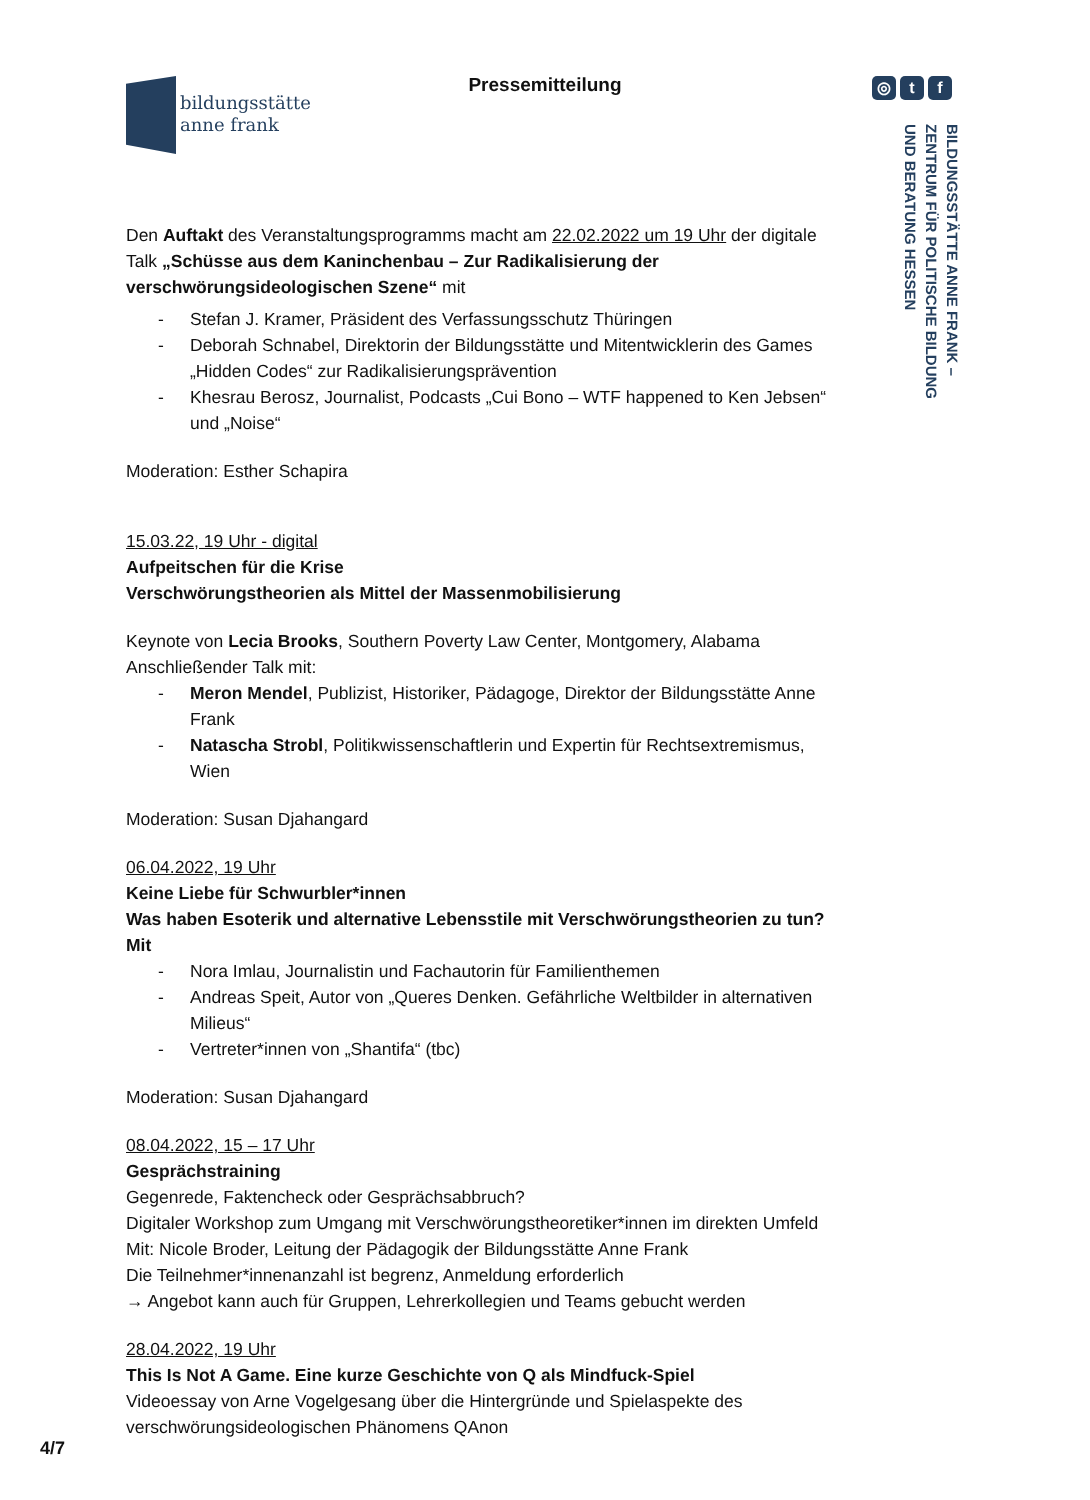bildungsstätte
anne frank
Pressemitteilung ◎ t f
BILDUNGSSTÄTTE ANNE FRANK –
ZENTRUM FÜR POLITISCHE BILDUNG
UND BERATUNG HESSEN
Den Auftakt des Veranstaltungsprogramms macht am 22.02.2022 um 19 Uhr der digitale Talk „Schüsse aus dem Kaninchenbau – Zur Radikalisierung der verschwörungsideologischen Szene“ mit
- Stefan J. Kramer, Präsident des Verfassungsschutz Thüringen
- Deborah Schnabel, Direktorin der Bildungsstätte und Mitentwicklerin des Games „Hidden Codes“ zur Radikalisierungsprävention
- Khesrau Berosz, Journalist, Podcasts „Cui Bono – WTF happened to Ken Jebsen“ und „Noise“
Moderation: Esther Schapira
15.03.22, 19 Uhr - digital
Aufpeitschen für die Krise
Verschwörungstheorien als Mittel der Massenmobilisierung
Keynote von Lecia Brooks, Southern Poverty Law Center, Montgomery, Alabama
Anschließender Talk mit:
- Meron Mendel, Publizist, Historiker, Pädagoge, Direktor der Bildungsstätte Anne Frank
- Natascha Strobl, Politikwissenschaftlerin und Expertin für Rechtsextremismus, Wien
Moderation: Susan Djahangard
06.04.2022, 19 Uhr
Keine Liebe für Schwurbler*innen
Was haben Esoterik und alternative Lebensstile mit Verschwörungstheorien zu tun?
Mit
- Nora Imlau, Journalistin und Fachautorin für Familienthemen
- Andreas Speit, Autor von „Queres Denken. Gefährliche Weltbilder in alternativen Milieus“
- Vertreter*innen von „Shantifa“ (tbc)
Moderation: Susan Djahangard
08.04.2022, 15 – 17 Uhr
Gesprächstraining
Gegenrede, Faktencheck oder Gesprächsabbruch?
Digitaler Workshop zum Umgang mit Verschwörungstheoretiker*innen im direkten Umfeld
Mit: Nicole Broder, Leitung der Pädagogik der Bildungsstätte Anne Frank
Die Teilnehmer*innenanzahl ist begrenz, Anmeldung erforderlich
→ Angebot kann auch für Gruppen, Lehrerkollegien und Teams gebucht werden
28.04.2022, 19 Uhr
This Is Not A Game. Eine kurze Geschichte von Q als Mindfuck-Spiel
Videoessay von Arne Vogelgesang über die Hintergründe und Spielaspekte des verschwörungsideologischen Phänomens QAnon
4/7